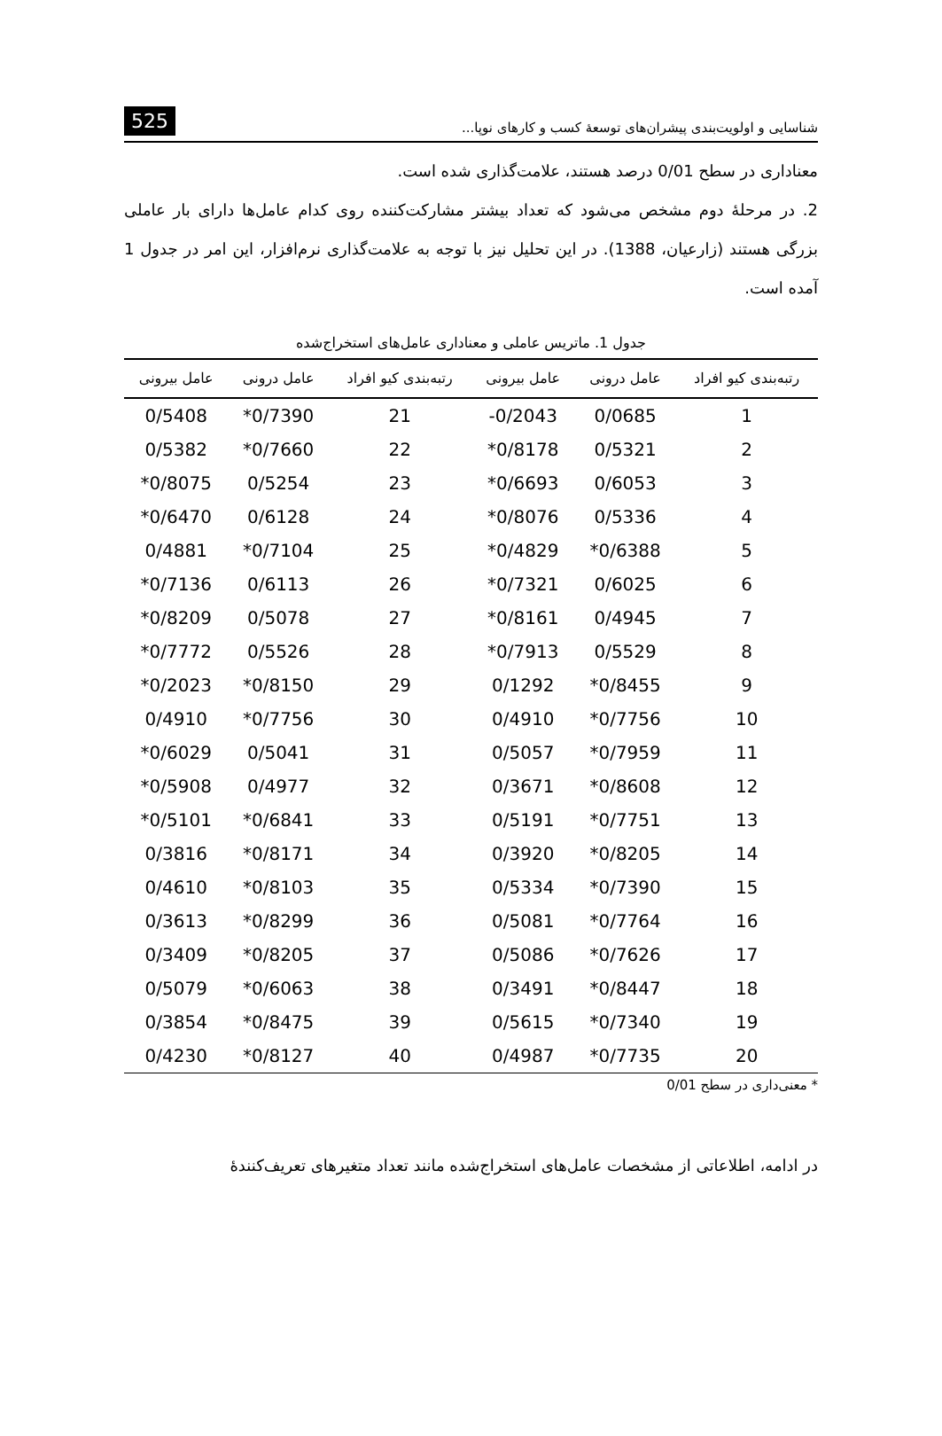شناسایی و اولویت‌بندی پیشران‌های توسعهٔ کسب و کارهای نوپا... 525
معناداری در سطح 0/01 درصد هستند، علامت‌گذاری شده است.
2. در مرحلهٔ دوم مشخص می‌شود که تعداد بیشتر مشارکت‌کننده روی کدام عامل‌ها دارای بار عاملی بزرگی هستند (زارعیان، 1388). در این تحلیل نیز با توجه به علامت‌گذاری نرم‌افزار، این امر در جدول 1 آمده است.
جدول 1. ماتریس عاملی و معناداری عامل‌های استخراج‌شده
| رتبه‌بندی کیو افراد | عامل درونی | عامل بیرونی | رتبه‌بندی کیو افراد | عامل درونی | عامل بیرونی |
| --- | --- | --- | --- | --- | --- |
| 1 | 0/0685 | -0/2043 | 21 | *0/7390 | 0/5408 |
| 2 | 0/5321 | *0/8178 | 22 | *0/7660 | 0/5382 |
| 3 | 0/6053 | *0/6693 | 23 | 0/5254 | *0/8075 |
| 4 | 0/5336 | *0/8076 | 24 | 0/6128 | *0/6470 |
| 5 | *0/6388 | *0/4829 | 25 | *0/7104 | 0/4881 |
| 6 | 0/6025 | *0/7321 | 26 | 0/6113 | *0/7136 |
| 7 | 0/4945 | *0/8161 | 27 | 0/5078 | *0/8209 |
| 8 | 0/5529 | *0/7913 | 28 | 0/5526 | *0/7772 |
| 9 | *0/8455 | 0/1292 | 29 | *0/8150 | *0/2023 |
| 10 | *0/7756 | 0/4910 | 30 | *0/7756 | 0/4910 |
| 11 | *0/7959 | 0/5057 | 31 | 0/5041 | *0/6029 |
| 12 | *0/8608 | 0/3671 | 32 | 0/4977 | *0/5908 |
| 13 | *0/7751 | 0/5191 | 33 | *0/6841 | *0/5101 |
| 14 | *0/8205 | 0/3920 | 34 | *0/8171 | 0/3816 |
| 15 | *0/7390 | 0/5334 | 35 | *0/8103 | 0/4610 |
| 16 | *0/7764 | 0/5081 | 36 | *0/8299 | 0/3613 |
| 17 | *0/7626 | 0/5086 | 37 | *0/8205 | 0/3409 |
| 18 | *0/8447 | 0/3491 | 38 | *0/6063 | 0/5079 |
| 19 | *0/7340 | 0/5615 | 39 | *0/8475 | 0/3854 |
| 20 | *0/7735 | 0/4987 | 40 | *0/8127 | 0/4230 |
* معنی‌داری در سطح 0/01
در ادامه، اطلاعاتی از مشخصات عامل‌های استخراج‌شده مانند تعداد متغیرهای تعریف‌کنندهٔ